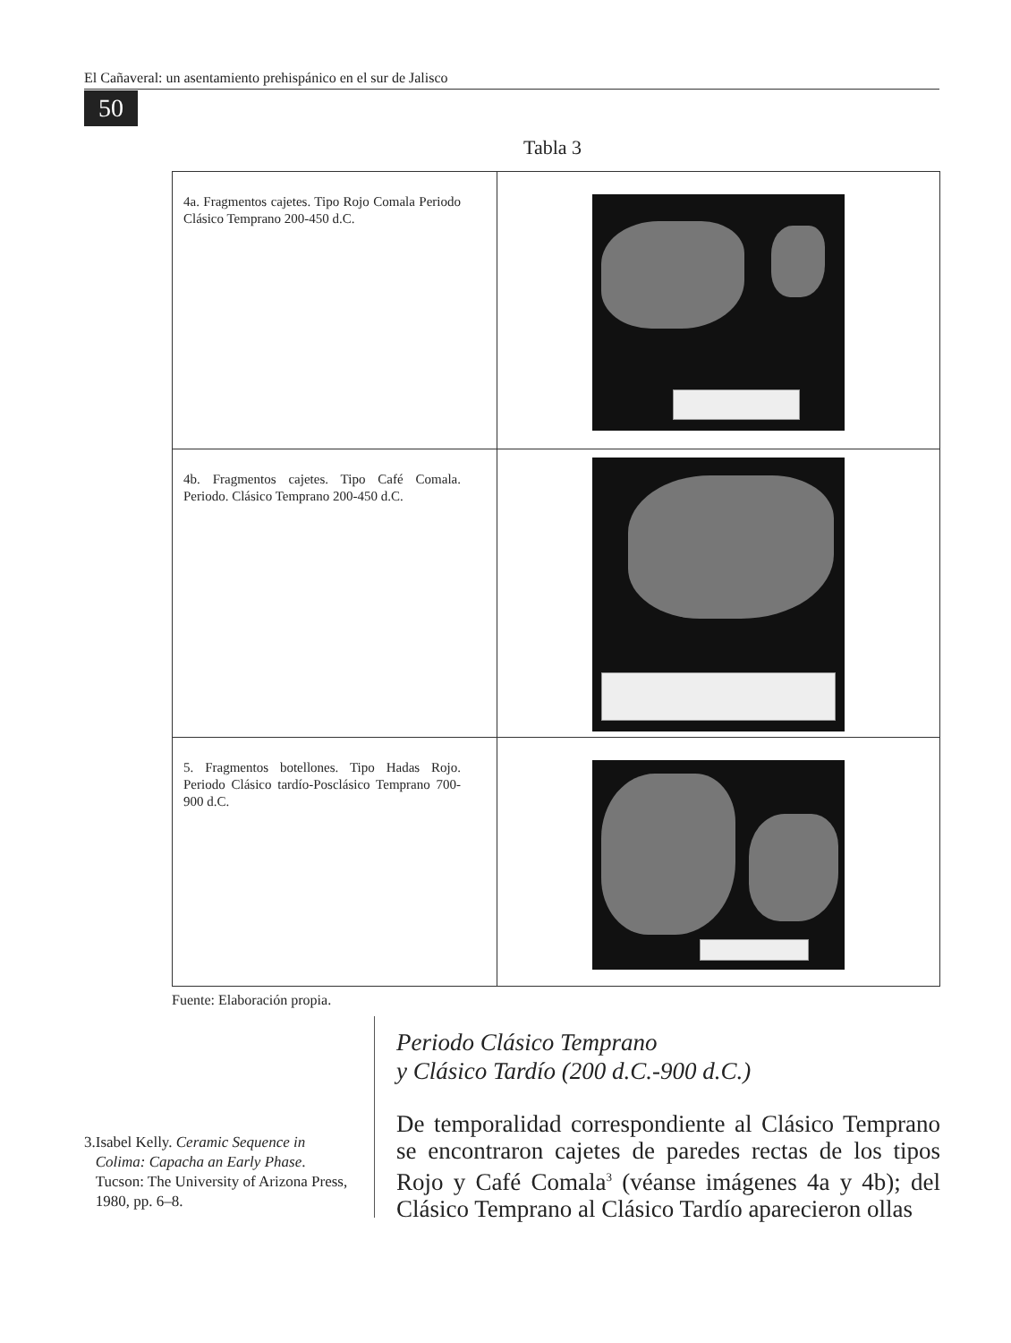El Cañaveral: un asentamiento prehispánico en el sur de Jalisco
50
Tabla 3
| 4a. Fragmentos cajetes. Tipo Rojo Comala Periodo Clásico Temprano 200-450 d.C. | |
| 4b. Fragmentos cajetes. Tipo Café Comala. Periodo. Clásico Temprano 200-450 d.C. | |
| 5. Fragmentos botellones. Tipo Hadas Rojo. Periodo Clásico tardío-Posclásico Temprano 700-900 d.C. | |
Fuente: Elaboración propia.
3. Isabel Kelly. Ceramic Sequence in Colima: Capacha an Early Phase. Tucson: The University of Arizona Press, 1980, pp. 6–8.
Periodo Clásico Temprano
y Clásico Tardío (200 d.C.-900 d.C.)
De temporalidad correspondiente al Clásico Temprano se encontraron cajetes de paredes rectas de los tipos Rojo y Café Comala<sup>3</sup> (véanse imágenes 4a y 4b); del Clásico Temprano al Clásico Tardío aparecieron ollas